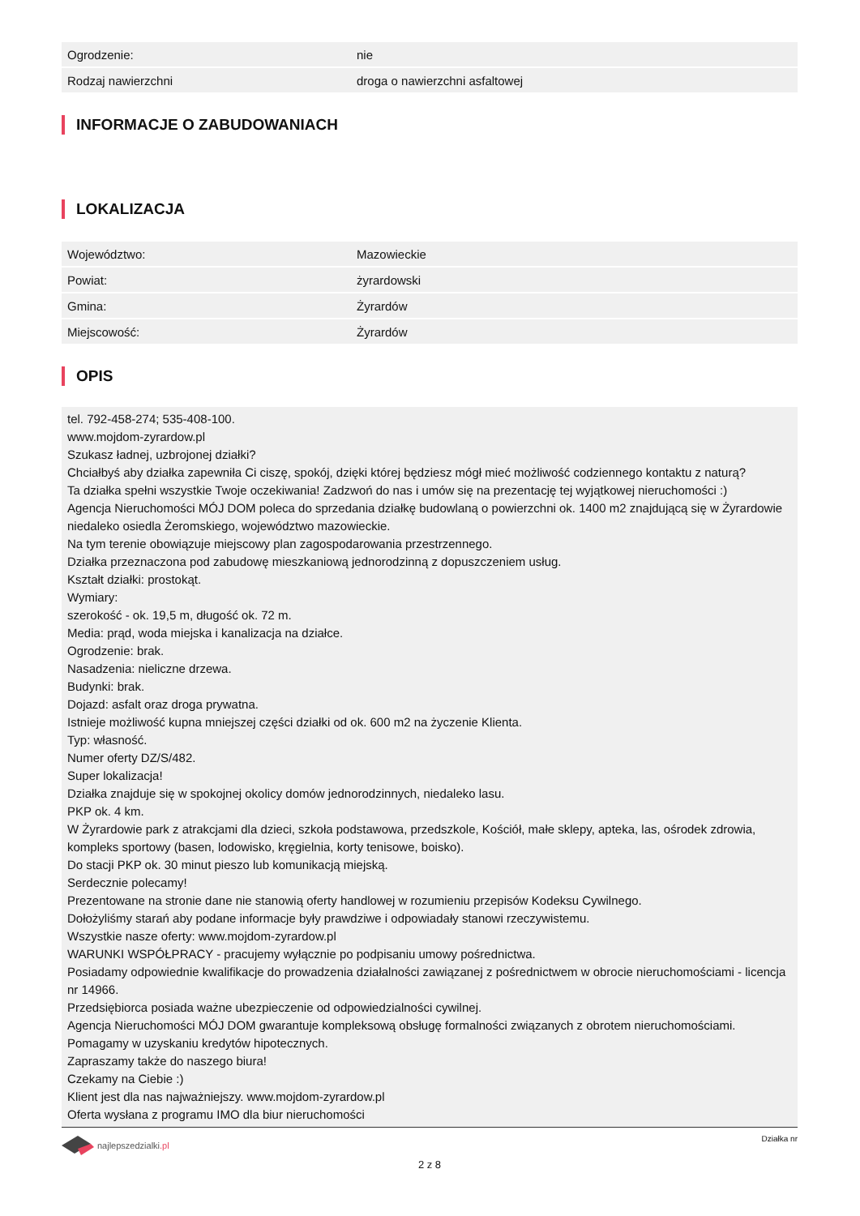| Ogrodzenie: | nie |
| Rodzaj nawierzchni | droga o nawierzchni asfaltowej |
INFORMACJE O ZABUDOWANIACH
LOKALIZACJA
| Województwo: | Mazowieckie |
| Powiat: | żyrardowski |
| Gmina: | Żyrardów |
| Miejscowość: | Żyrardów |
OPIS
tel. 792-458-274; 535-408-100.
www.mojdom-zyrardow.pl
Szukasz ładnej, uzbrojonej działki?
Chciałbyś aby działka zapewniła Ci ciszę, spokój, dzięki której będziesz mógł mieć możliwość codziennego kontaktu z naturą?
Ta działka spełni wszystkie Twoje oczekiwania! Zadzwoń do nas i umów się na prezentację tej wyjątkowej nieruchomości :)
Agencja Nieruchomości MÓJ DOM poleca do sprzedania działkę budowlaną o powierzchni ok. 1400 m2 znajdującą się w Żyrardowie niedaleko osiedla Żeromskiego, województwo mazowieckie.
Na tym terenie obowiązuje miejscowy plan zagospodarowania przestrzennego.
Działka przeznaczona pod zabudowę mieszkaniową jednorodzinną z dopuszczeniem usług.
Kształt działki: prostokąt.
Wymiary:
szerokość - ok. 19,5 m, długość ok. 72 m.
Media: prąd, woda miejska i kanalizacja na działce.
Ogrodzenie: brak.
Nasadzenia: nieliczne drzewa.
Budynki: brak.
Dojazd: asfalt oraz droga prywatna.
Istnieje możliwość kupna mniejszej części działki od ok. 600 m2 na życzenie Klienta.
Typ: własność.
Numer oferty DZ/S/482.
Super lokalizacja!
Działka znajduje się w spokojnej okolicy domów jednorodzinnych, niedaleko lasu.
PKP ok. 4 km.
W Żyrardowie park z atrakcjami dla dzieci, szkoła podstawowa, przedszkole, Kościół, małe sklepy, apteka, las, ośrodek zdrowia, kompleks sportowy (basen, lodowisko, kręgielnia, korty tenisowe, boisko).
Do stacji PKP ok. 30 minut pieszo lub komunikacją miejską.
Serdecznie polecamy!
Prezentowane na stronie dane nie stanowią oferty handlowej w rozumieniu przepisów Kodeksu Cywilnego.
Dołożyliśmy starań aby podane informacje były prawdziwe i odpowiadały stanowi rzeczywistemu.
Wszystkie nasze oferty: www.mojdom-zyrardow.pl
WARUNKI WSPÓŁPRACY - pracujemy wyłącznie po podpisaniu umowy pośrednictwa.
Posiadamy odpowiednie kwalifikacje do prowadzenia działalności zawiązanej z pośrednictwem w obrocie nieruchomościami - licencja nr 14966.
Przedsiębiorca posiada ważne ubezpieczenie od odpowiedzialności cywilnej.
Agencja Nieruchomości MÓJ DOM gwarantuje kompleksową obsługę formalności związanych z obrotem nieruchomościami.
Pomagamy w uzyskaniu kredytów hipotecznych.
Zapraszamy także do naszego biura!
Czekamy na Ciebie :)
Klient jest dla nas najważniejszy. www.mojdom-zyrardow.pl
Oferta wysłana z programu IMO dla biur nieruchomości
najlepszedzialki.pl Działka nr
2 z 8